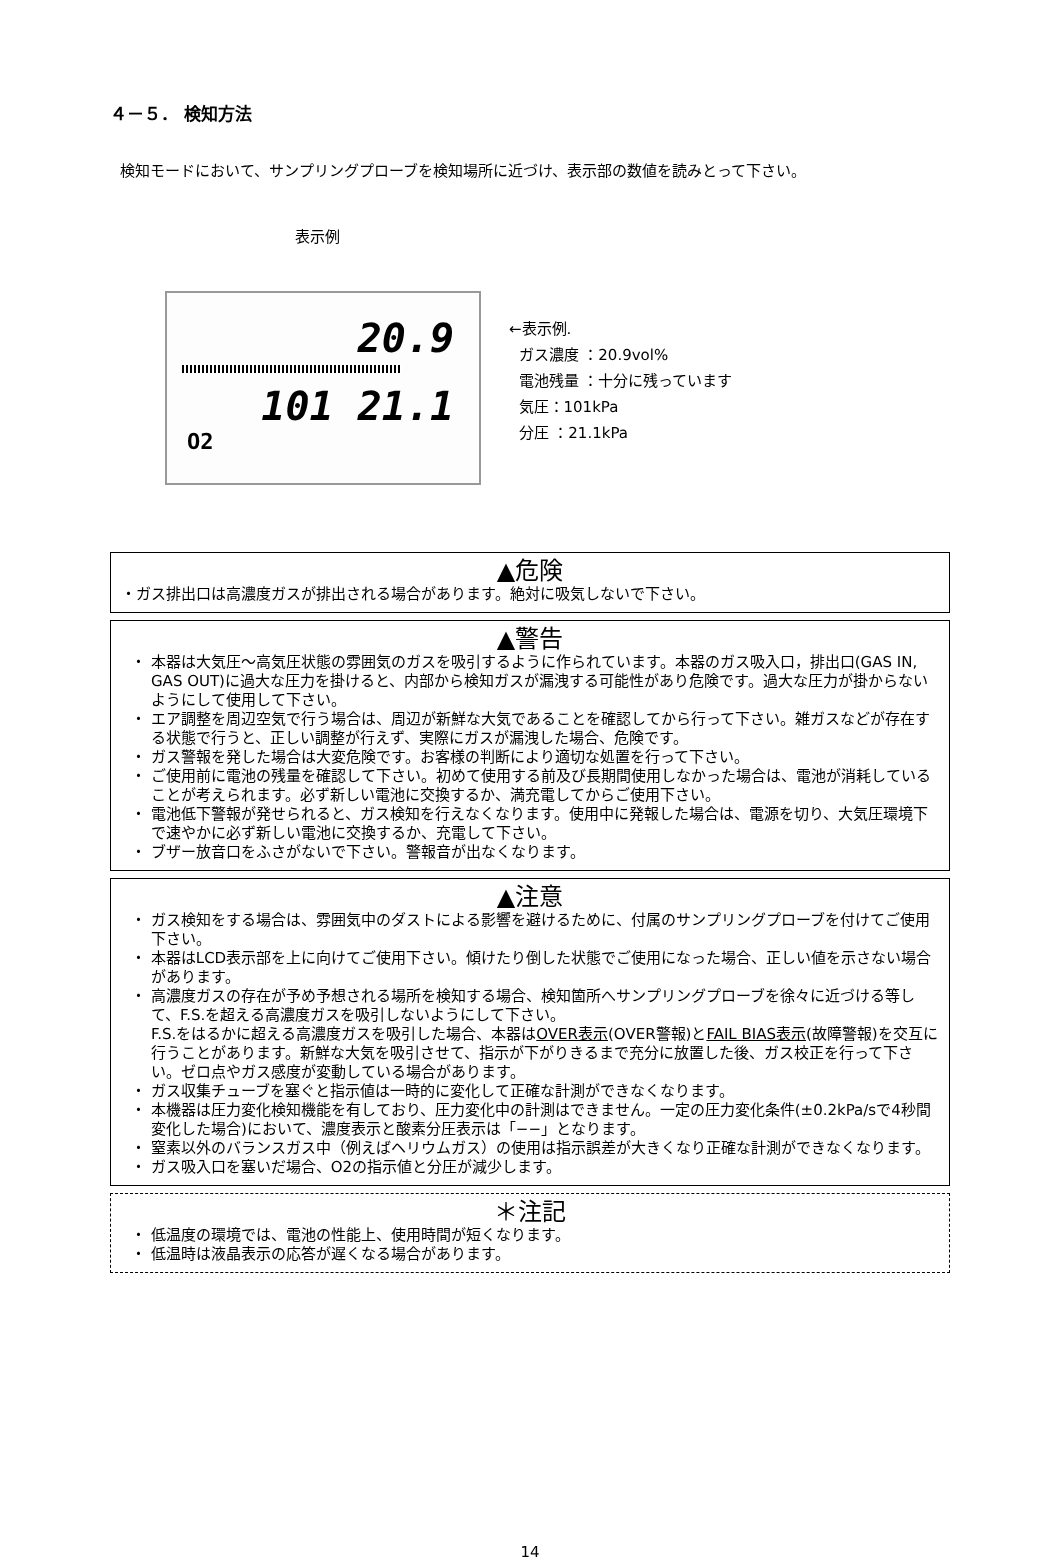４－５． 検知方法
検知モードにおいて、サンプリングプローブを検知場所に近づけ、表示部の数値を読みとって下さい。
表示例
20.9
101 21.1
O2
←表示例.
ガス濃度 ：20.9vol%
電池残量 ：十分に残っています
気圧：101kPa
分圧 ：21.1kPa
▲危険
・ガス排出口は高濃度ガスが排出される場合があります。絶対に吸気しないで下さい。
▲警告
・ 本器は大気圧～高気圧状態の雰囲気のガスを吸引するように作られています。本器のガス吸入口，排出口(GAS IN, GAS OUT)に過大な圧力を掛けると、内部から検知ガスが漏洩する可能性があり危険です。過大な圧力が掛からないようにして使用して下さい。
・ エア調整を周辺空気で行う場合は、周辺が新鮮な大気であることを確認してから行って下さい。雑ガスなどが存在する状態で行うと、正しい調整が行えず、実際にガスが漏洩した場合、危険です。
・ ガス警報を発した場合は大変危険です。お客様の判断により適切な処置を行って下さい。
・ ご使用前に電池の残量を確認して下さい。初めて使用する前及び長期間使用しなかった場合は、電池が消耗していることが考えられます。必ず新しい電池に交換するか、満充電してからご使用下さい。
・ 電池低下警報が発せられると、ガス検知を行えなくなります。使用中に発報した場合は、電源を切り、大気圧環境下で速やかに必ず新しい電池に交換するか、充電して下さい。
・ ブザー放音口をふさがないで下さい。警報音が出なくなります。
▲注意
・ ガス検知をする場合は、雰囲気中のダストによる影響を避けるために、付属のサンプリングプローブを付けてご使用下さい。
・ 本器はLCD表示部を上に向けてご使用下さい。傾けたり倒した状態でご使用になった場合、正しい値を示さない場合があります。
・ 高濃度ガスの存在が予め予想される場所を検知する場合、検知箇所へサンプリングプローブを徐々に近づける等して、F.S.を超える高濃度ガスを吸引しないようにして下さい。
F.S.をはるかに超える高濃度ガスを吸引した場合、本器はOVER表示(OVER警報)とFAIL BIAS表示(故障警報)を交互に行うことがあります。新鮮な大気を吸引させて、指示が下がりきるまで充分に放置した後、ガス校正を行って下さい。ゼロ点やガス感度が変動している場合があります。
・ ガス収集チューブを塞ぐと指示値は一時的に変化して正確な計測ができなくなります。
・ 本機器は圧力変化検知機能を有しており、圧力変化中の計測はできません。一定の圧力変化条件(±0.2kPa/sで4秒間変化した場合)において、濃度表示と酸素分圧表示は「−−」となります。
・ 窒素以外のバランスガス中（例えばヘリウムガス）の使用は指示誤差が大きくなり正確な計測ができなくなります。
・ ガス吸入口を塞いだ場合、O2の指示値と分圧が減少します。
＊注記
・ 低温度の環境では、電池の性能上、使用時間が短くなります。
・ 低温時は液晶表示の応答が遅くなる場合があります。
14